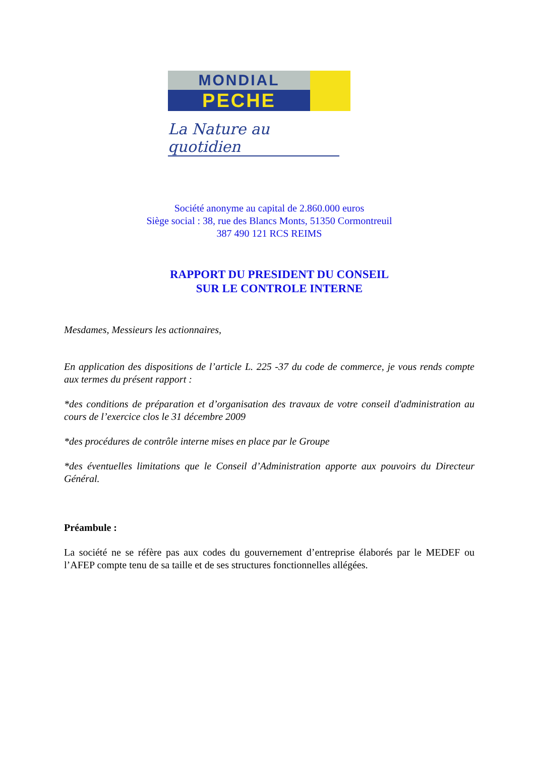MONDIAL
PECHE
La Nature au quotidien
Société anonyme au capital de 2.860.000 euros
Siège social : 38, rue des Blancs Monts, 51350 Cormontreuil
387 490 121 RCS REIMS
RAPPORT DU PRESIDENT DU CONSEIL
SUR LE CONTROLE INTERNE
Mesdames, Messieurs les actionnaires,
En application des dispositions de l’article L. 225 -37 du code de commerce, je vous rends compte aux termes du présent rapport :
*des conditions de préparation et d’organisation des travaux de votre conseil d'administration au cours de l’exercice clos le 31 décembre 2009
*des procédures de contrôle interne mises en place par le Groupe
*des éventuelles limitations que le Conseil d’Administration apporte aux pouvoirs du Directeur Général.
Préambule :
La société ne se réfère pas aux codes du gouvernement d’entreprise élaborés par le MEDEF ou l’AFEP compte tenu de sa taille et de ses structures fonctionnelles allégées.